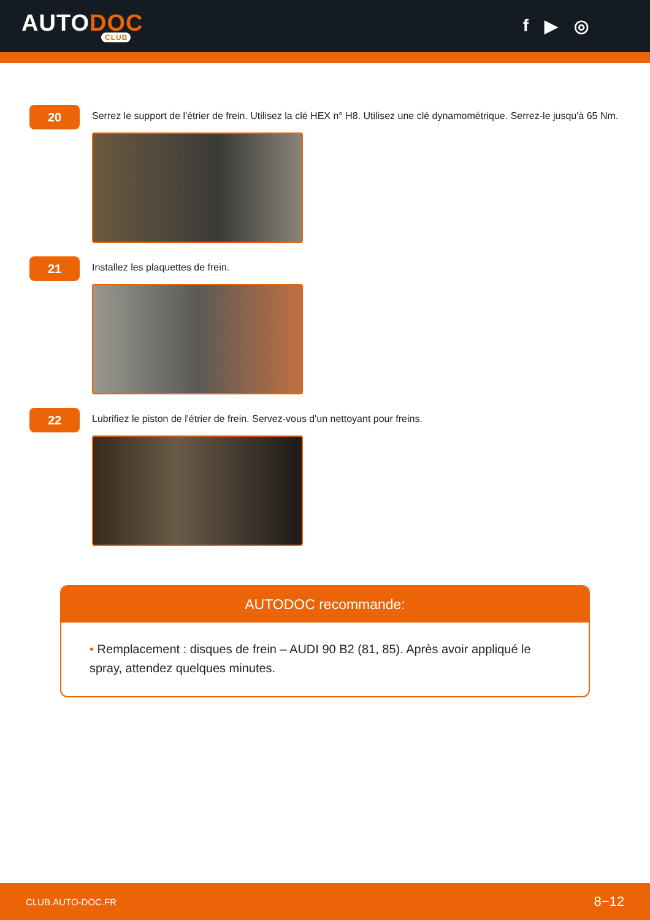AUTODOC
CLUB
f ▶ ◎
20
Serrez le support de l'étrier de frein. Utilisez la clé HEX n° H8. Utilisez une clé dynamométrique. Serrez-le jusqu'à 65 Nm.
21
Installez les plaquettes de frein.
22
Lubrifiez le piston de l'étrier de frein. Servez-vous d'un nettoyant pour freins.
AUTODOC recommande:
• Remplacement : disques de frein – AUDI 90 B2 (81, 85). Après avoir appliqué le spray, attendez quelques minutes.
CLUB.AUTO-DOC.FR 8−12